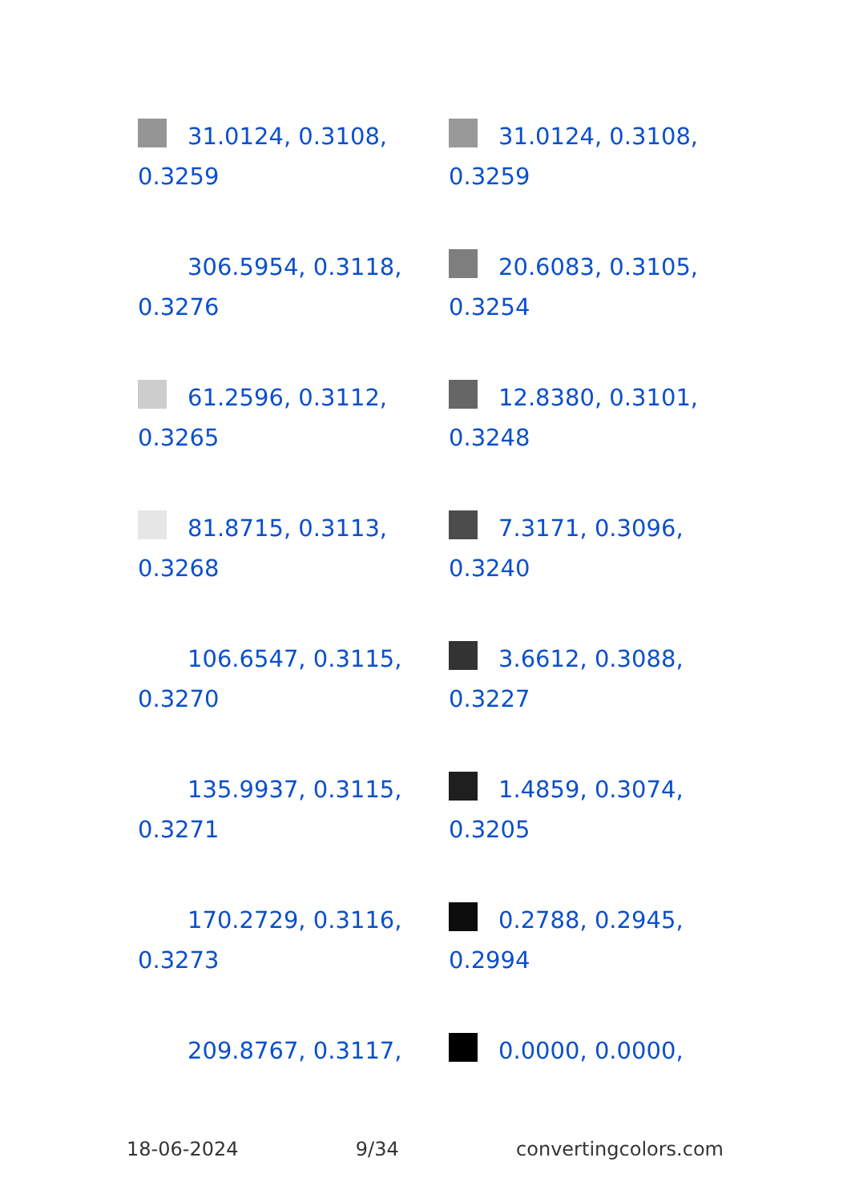31.0124, 0.3108, 0.3259
31.0124, 0.3108, 0.3259
306.5954, 0.3118, 0.3276
20.6083, 0.3105, 0.3254
61.2596, 0.3112, 0.3265
12.8380, 0.3101, 0.3248
81.8715, 0.3113, 0.3268
7.3171, 0.3096, 0.3240
106.6547, 0.3115, 0.3270
3.6612, 0.3088, 0.3227
135.9937, 0.3115, 0.3271
1.4859, 0.3074, 0.3205
170.2729, 0.3116, 0.3273
0.2788, 0.2945, 0.2994
209.8767, 0.3117,
0.0000, 0.0000,
18-06-2024 9/34 convertingcolors.com